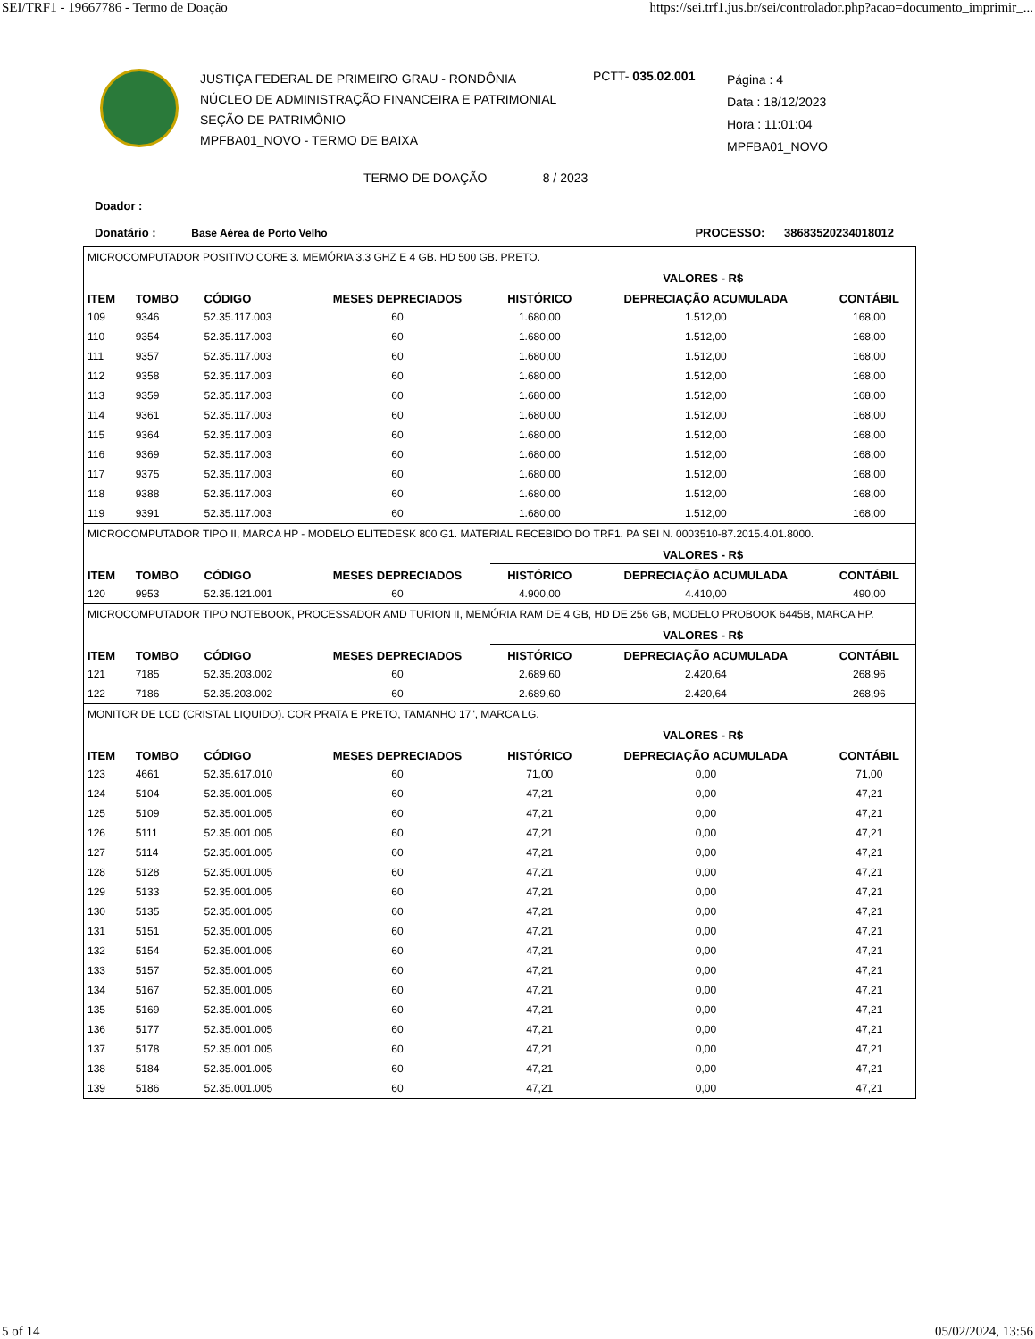SEI/TRF1 - 19667786 - Termo de Doação https://sei.trf1.jus.br/sei/controlador.php?acao=documento_imprimir_...
JUSTIÇA FEDERAL DE PRIMEIRO GRAU - RONDÔNIA
NÚCLEO DE ADMINISTRAÇÃO FINANCEIRA E PATRIMONIAL
SEÇÃO DE PATRIMÔNIO
MPFBA01_NOVO - TERMO DE BAIXA
PCTT- 035.02.001
Página : 4
Data : 18/12/2023
Hora : 11:01:04
MPFBA01_NOVO
TERMO DE DOAÇÃO 8 / 2023
Doador :
Donatário : Base Aérea de Porto Velho PROCESSO: 38683520234018012
| MICROCOMPUTADOR POSITIVO CORE 3. MEMÓRIA 3.3 GHZ E 4 GB. HD 500 GB. PRETO. | | | | | | |
| | | | | VALORES - R$ | | |
| ITEM | TOMBO | CÓDIGO | MESES DEPRECIADOS | HISTÓRICO | DEPRECIAÇÃO ACUMULADA | CONTÁBIL |
| 109 | 9346 | 52.35.117.003 | 60 | 1.680,00 | 1.512,00 | 168,00 |
| 110 | 9354 | 52.35.117.003 | 60 | 1.680,00 | 1.512,00 | 168,00 |
| 111 | 9357 | 52.35.117.003 | 60 | 1.680,00 | 1.512,00 | 168,00 |
| 112 | 9358 | 52.35.117.003 | 60 | 1.680,00 | 1.512,00 | 168,00 |
| 113 | 9359 | 52.35.117.003 | 60 | 1.680,00 | 1.512,00 | 168,00 |
| 114 | 9361 | 52.35.117.003 | 60 | 1.680,00 | 1.512,00 | 168,00 |
| 115 | 9364 | 52.35.117.003 | 60 | 1.680,00 | 1.512,00 | 168,00 |
| 116 | 9369 | 52.35.117.003 | 60 | 1.680,00 | 1.512,00 | 168,00 |
| 117 | 9375 | 52.35.117.003 | 60 | 1.680,00 | 1.512,00 | 168,00 |
| 118 | 9388 | 52.35.117.003 | 60 | 1.680,00 | 1.512,00 | 168,00 |
| 119 | 9391 | 52.35.117.003 | 60 | 1.680,00 | 1.512,00 | 168,00 |
| MICROCOMPUTADOR TIPO II, MARCA HP - MODELO ELITEDESK 800 G1. MATERIAL RECEBIDO DO TRF1. PA SEI N. 0003510-87.2015.4.01.8000. | | | | | | |
| | | | | VALORES - R$ | | |
| ITEM | TOMBO | CÓDIGO | MESES DEPRECIADOS | HISTÓRICO | DEPRECIAÇÃO ACUMULADA | CONTÁBIL |
| 120 | 9953 | 52.35.121.001 | 60 | 4.900,00 | 4.410,00 | 490,00 |
| MICROCOMPUTADOR TIPO NOTEBOOK, PROCESSADOR AMD TURION II, MEMÓRIA RAM DE 4 GB, HD DE 256 GB, MODELO PROBOOK 6445B, MARCA HP. | | | | | | |
| | | | | VALORES - R$ | | |
| ITEM | TOMBO | CÓDIGO | MESES DEPRECIADOS | HISTÓRICO | DEPRECIAÇÃO ACUMULADA | CONTÁBIL |
| 121 | 7185 | 52.35.203.002 | 60 | 2.689,60 | 2.420,64 | 268,96 |
| 122 | 7186 | 52.35.203.002 | 60 | 2.689,60 | 2.420,64 | 268,96 |
| MONITOR DE LCD (CRISTAL LIQUIDO). COR PRATA E PRETO, TAMANHO 17", MARCA LG. | | | | | | |
| | | | | VALORES - R$ | | |
| ITEM | TOMBO | CÓDIGO | MESES DEPRECIADOS | HISTÓRICO | DEPRECIAÇÃO ACUMULADA | CONTÁBIL |
| 123 | 4661 | 52.35.617.010 | 60 | 71,00 | 0,00 | 71,00 |
| 124 | 5104 | 52.35.001.005 | 60 | 47,21 | 0,00 | 47,21 |
| 125 | 5109 | 52.35.001.005 | 60 | 47,21 | 0,00 | 47,21 |
| 126 | 5111 | 52.35.001.005 | 60 | 47,21 | 0,00 | 47,21 |
| 127 | 5114 | 52.35.001.005 | 60 | 47,21 | 0,00 | 47,21 |
| 128 | 5128 | 52.35.001.005 | 60 | 47,21 | 0,00 | 47,21 |
| 129 | 5133 | 52.35.001.005 | 60 | 47,21 | 0,00 | 47,21 |
| 130 | 5135 | 52.35.001.005 | 60 | 47,21 | 0,00 | 47,21 |
| 131 | 5151 | 52.35.001.005 | 60 | 47,21 | 0,00 | 47,21 |
| 132 | 5154 | 52.35.001.005 | 60 | 47,21 | 0,00 | 47,21 |
| 133 | 5157 | 52.35.001.005 | 60 | 47,21 | 0,00 | 47,21 |
| 134 | 5167 | 52.35.001.005 | 60 | 47,21 | 0,00 | 47,21 |
| 135 | 5169 | 52.35.001.005 | 60 | 47,21 | 0,00 | 47,21 |
| 136 | 5177 | 52.35.001.005 | 60 | 47,21 | 0,00 | 47,21 |
| 137 | 5178 | 52.35.001.005 | 60 | 47,21 | 0,00 | 47,21 |
| 138 | 5184 | 52.35.001.005 | 60 | 47,21 | 0,00 | 47,21 |
| 139 | 5186 | 52.35.001.005 | 60 | 47,21 | 0,00 | 47,21 |
5 of 14 05/02/2024, 13:56